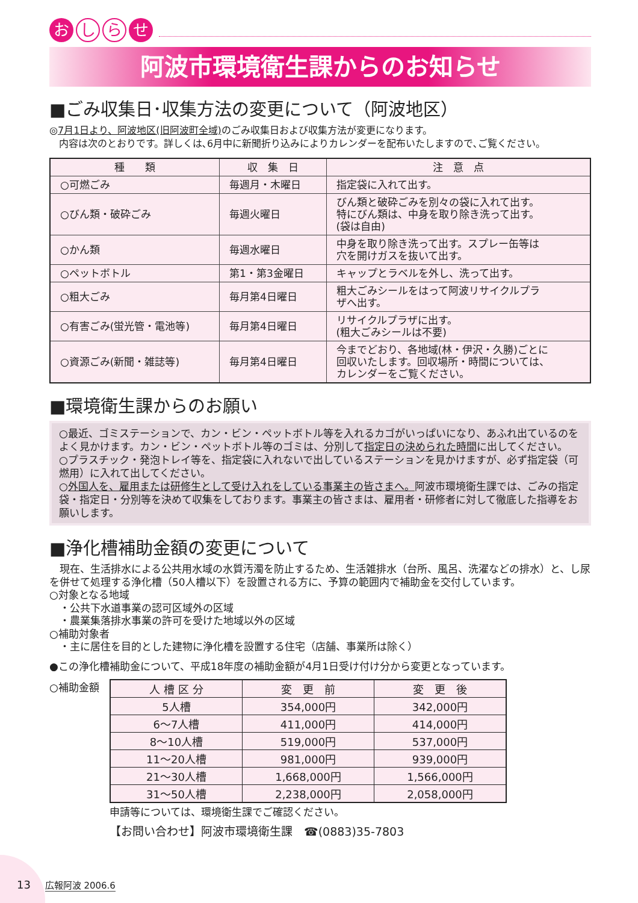おし ら せ
阿波市環境衛生課からのお知らせ
■ごみ収集日･収集方法の変更について（阿波地区）
◎7月1日より、阿波地区(旧阿波町全域) のごみ収集日および収集方法が変更になります。
　内容は次のとおりです。詳しくは､6月中に新聞折り込みによりカレンダーを配布いたしますので､ご覧ください。
| 種 類 | 収 集 日 | 注 意 点 |
| --- | --- | --- |
| ○可燃ごみ | 毎週月・木曜日 | 指定袋に入れて出す。 |
| ○びん類・破砕ごみ | 毎週火曜日 | びん類と破砕ごみを別々の袋に入れて出す。 特にびん類は、中身を取り除き洗って出す。 (袋は自由) |
| ○かん類 | 毎週水曜日 | 中身を取り除き洗って出す。スプレー缶等は 穴を開けガスを抜いて出す。 |
| ○ペットボトル | 第1・第3金曜日 | キャップとラベルを外し、洗って出す。 |
| ○粗大ごみ | 毎月第4日曜日 | 粗大ごみシールをはって阿波リサイクルプラ ザへ出す。 |
| ○有害ごみ(蛍光管・電池等) | 毎月第4日曜日 | リサイクルプラザに出す。 (粗大ごみシールは不要) |
| ○資源ごみ(新聞・雑誌等) | 毎月第4日曜日 | 今までどおり、各地域(林・伊沢・久勝)ごとに 回収いたします。回収場所・時間については、 カレンダーをご覧ください。 |
■環境衛生課からのお願い
○最近、ゴミステーションで、カン・ビン・ペットボトル等を入れるカゴがいっぱいになり、あふれ出ているのをよく見かけます。カン・ビン・ペットボトル等のゴミは、分別して指定日の決められた時間に出してください。
○プラスチック・発泡トレイ等を、指定袋に入れないで出しているステーションを見かけますが、必ず指定袋（可燃用）に入れて出してください。
○外国人を、雇用または研修生として受け入れをしている事業主の皆さまへ。阿波市環境衛生課では、ごみの指定袋・指定日・分別等を決めて収集をしております。事業主の皆さまは、雇用者・研修者に対して徹底した指導をお願いします。
■浄化槽補助金額の変更について
　現在、生活排水による公共用水域の水質汚濁を防止するため、生活雑排水（台所、風呂、洗濯などの排水）と、し尿を併せて処理する浄化槽（50人槽以下）を設置される方に、予算の範囲内で補助金を交付しています。
○対象となる地域
　・公共下水道事業の認可区域外の区域
　・農業集落排水事業の許可を受けた地域以外の区域
○補助対象者
　・主に居住を目的とした建物に浄化槽を設置する住宅（店舗、事業所は除く）
●この浄化槽補助金について、平成18年度の補助金額が4月1日受け付け分から変更となっています。
○補助金額
| 人 槽 区 分 | 変 更 前 | 変 更 後 |
| --- | --- | --- |
| 5人槽 | 354,000円 | 342,000円 |
| 6～7人槽 | 411,000円 | 414,000円 |
| 8～10人槽 | 519,000円 | 537,000円 |
| 11～20人槽 | 981,000円 | 939,000円 |
| 21～30人槽 | 1,668,000円 | 1,566,000円 |
| 31～50人槽 | 2,238,000円 | 2,058,000円 |
申請等については、環境衛生課でご確認ください。
【お問い合わせ】阿波市環境衛生課　☎(0883)35-7803
13 広報阿波 2006.6